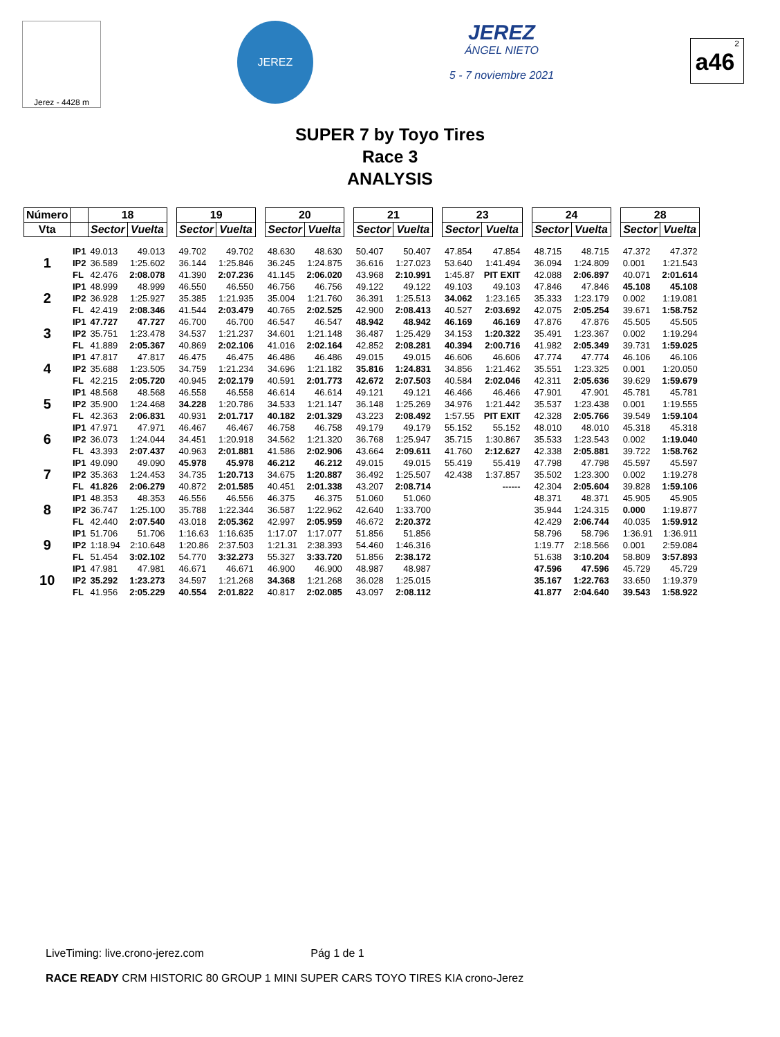Jerez - 4428 m
JEREZ
JEREZ
ÁNGEL NIETO
5 - 7 noviembre 2021
2
a46
SUPER 7 by Toyo Tires
Race 3
ANALYSIS
| Número | | 18 | | | 19 | | | 20 | | | 21 | | | 23 | | | 24 | | | 28 | |
| Vta | | Sector | Vuelta | | Sector | Vuelta | | Sector | Vuelta | | Sector | Vuelta | | Sector | Vuelta | | Sector | Vuelta | | Sector | Vuelta |
| 1 | IP1 | 49.013 | 49.013 | | 49.702 | 49.702 | | 48.630 | 48.630 | | 50.407 | 50.407 | | 47.854 | 47.854 | | 48.715 | 48.715 | | 47.372 | 47.372 |
| | IP2 | 36.589 | 1:25.602 | | 36.144 | 1:25.846 | | 36.245 | 1:24.875 | | 36.616 | 1:27.023 | | 53.640 | 1:41.494 | | 36.094 | 1:24.809 | | 0.001 | 1:21.543 |
| | FL | 42.476 | 2:08.078 | | 41.390 | 2:07.236 | | 41.145 | 2:06.020 | | 43.968 | 2:10.991 | | 1:45.87 | PIT EXIT | | 42.088 | 2:06.897 | | 40.071 | 2:01.614 |
| 2 | IP1 | 48.999 | 48.999 | | 46.550 | 46.550 | | 46.756 | 46.756 | | 49.122 | 49.122 | | 49.103 | 49.103 | | 47.846 | 47.846 | | 45.108 | 45.108 |
| | IP2 | 36.928 | 1:25.927 | | 35.385 | 1:21.935 | | 35.004 | 1:21.760 | | 36.391 | 1:25.513 | | 34.062 | 1:23.165 | | 35.333 | 1:23.179 | | 0.002 | 1:19.081 |
| | FL | 42.419 | 2:08.346 | | 41.544 | 2:03.479 | | 40.765 | 2:02.525 | | 42.900 | 2:08.413 | | 40.527 | 2:03.692 | | 42.075 | 2:05.254 | | 39.671 | 1:58.752 |
| 3 | IP1 | 47.727 | 47.727 | | 46.700 | 46.700 | | 46.547 | 46.547 | | 48.942 | 48.942 | | 46.169 | 46.169 | | 47.876 | 47.876 | | 45.505 | 45.505 |
| | IP2 | 35.751 | 1:23.478 | | 34.537 | 1:21.237 | | 34.601 | 1:21.148 | | 36.487 | 1:25.429 | | 34.153 | 1:20.322 | | 35.491 | 1:23.367 | | 0.002 | 1:19.294 |
| | FL | 41.889 | 2:05.367 | | 40.869 | 2:02.106 | | 41.016 | 2:02.164 | | 42.852 | 2:08.281 | | 40.394 | 2:00.716 | | 41.982 | 2:05.349 | | 39.731 | 1:59.025 |
| 4 | IP1 | 47.817 | 47.817 | | 46.475 | 46.475 | | 46.486 | 46.486 | | 49.015 | 49.015 | | 46.606 | 46.606 | | 47.774 | 47.774 | | 46.106 | 46.106 |
| | IP2 | 35.688 | 1:23.505 | | 34.759 | 1:21.234 | | 34.696 | 1:21.182 | | 35.816 | 1:24.831 | | 34.856 | 1:21.462 | | 35.551 | 1:23.325 | | 0.001 | 1:20.050 |
| | FL | 42.215 | 2:05.720 | | 40.945 | 2:02.179 | | 40.591 | 2:01.773 | | 42.672 | 2:07.503 | | 40.584 | 2:02.046 | | 42.311 | 2:05.636 | | 39.629 | 1:59.679 |
| 5 | IP1 | 48.568 | 48.568 | | 46.558 | 46.558 | | 46.614 | 46.614 | | 49.121 | 49.121 | | 46.466 | 46.466 | | 47.901 | 47.901 | | 45.781 | 45.781 |
| | IP2 | 35.900 | 1:24.468 | | 34.228 | 1:20.786 | | 34.533 | 1:21.147 | | 36.148 | 1:25.269 | | 34.976 | 1:21.442 | | 35.537 | 1:23.438 | | 0.001 | 1:19.555 |
| | FL | 42.363 | 2:06.831 | | 40.931 | 2:01.717 | | 40.182 | 2:01.329 | | 43.223 | 2:08.492 | | 1:57.55 | PIT EXIT | | 42.328 | 2:05.766 | | 39.549 | 1:59.104 |
| 6 | IP1 | 47.971 | 47.971 | | 46.467 | 46.467 | | 46.758 | 46.758 | | 49.179 | 49.179 | | 55.152 | 55.152 | | 48.010 | 48.010 | | 45.318 | 45.318 |
| | IP2 | 36.073 | 1:24.044 | | 34.451 | 1:20.918 | | 34.562 | 1:21.320 | | 36.768 | 1:25.947 | | 35.715 | 1:30.867 | | 35.533 | 1:23.543 | | 0.002 | 1:19.040 |
| | FL | 43.393 | 2:07.437 | | 40.963 | 2:01.881 | | 41.586 | 2:02.906 | | 43.664 | 2:09.611 | | 41.760 | 2:12.627 | | 42.338 | 2:05.881 | | 39.722 | 1:58.762 |
| 7 | IP1 | 49.090 | 49.090 | | 45.978 | 45.978 | | 46.212 | 46.212 | | 49.015 | 49.015 | | 55.419 | 55.419 | | 47.798 | 47.798 | | 45.597 | 45.597 |
| | IP2 | 35.363 | 1:24.453 | | 34.735 | 1:20.713 | | 34.675 | 1:20.887 | | 36.492 | 1:25.507 | | 42.438 | 1:37.857 | | 35.502 | 1:23.300 | | 0.002 | 1:19.278 |
| | FL | 41.826 | 2:06.279 | | 40.872 | 2:01.585 | | 40.451 | 2:01.338 | | 43.207 | 2:08.714 | | | ------ | | 42.304 | 2:05.604 | | 39.828 | 1:59.106 |
| 8 | IP1 | 48.353 | 48.353 | | 46.556 | 46.556 | | 46.375 | 46.375 | | 51.060 | 51.060 | | | | | 48.371 | 48.371 | | 45.905 | 45.905 |
| | IP2 | 36.747 | 1:25.100 | | 35.788 | 1:22.344 | | 36.587 | 1:22.962 | | 42.640 | 1:33.700 | | | | | 35.944 | 1:24.315 | | 0.000 | 1:19.877 |
| | FL | 42.440 | 2:07.540 | | 43.018 | 2:05.362 | | 42.997 | 2:05.959 | | 46.672 | 2:20.372 | | | | | 42.429 | 2:06.744 | | 40.035 | 1:59.912 |
| 9 | IP1 | 51.706 | 51.706 | | 1:16.63 | 1:16.635 | | 1:17.07 | 1:17.077 | | 51.856 | 51.856 | | | | | 58.796 | 58.796 | | 1:36.91 | 1:36.911 |
| | IP2 | 1:18.94 | 2:10.648 | | 1:20.86 | 2:37.503 | | 1:21.31 | 2:38.393 | | 54.460 | 1:46.316 | | | | | 1:19.77 | 2:18.566 | | 0.001 | 2:59.084 |
| | FL | 51.454 | 3:02.102 | | 54.770 | 3:32.273 | | 55.327 | 3:33.720 | | 51.856 | 2:38.172 | | | | | 51.638 | 3:10.204 | | 58.809 | 3:57.893 |
| 10 | IP1 | 47.981 | 47.981 | | 46.671 | 46.671 | | 46.900 | 46.900 | | 48.987 | 48.987 | | | | | 47.596 | 47.596 | | 45.729 | 45.729 |
| | IP2 | 35.292 | 1:23.273 | | 34.597 | 1:21.268 | | 34.368 | 1:21.268 | | 36.028 | 1:25.015 | | | | | 35.167 | 1:22.763 | | 33.650 | 1:19.379 |
| | FL | 41.956 | 2:05.229 | | 40.554 | 2:01.822 | | 40.817 | 2:02.085 | | 43.097 | 2:08.112 | | | | | 41.877 | 2:04.640 | | 39.543 | 1:58.922 |
LiveTiming: live.crono-jerez.com Pág 1 de 1
RACE READY CRM HISTORIC 80 GROUP 1 MINI SUPER CARS TOYO TIRES KIA crono-Jerez